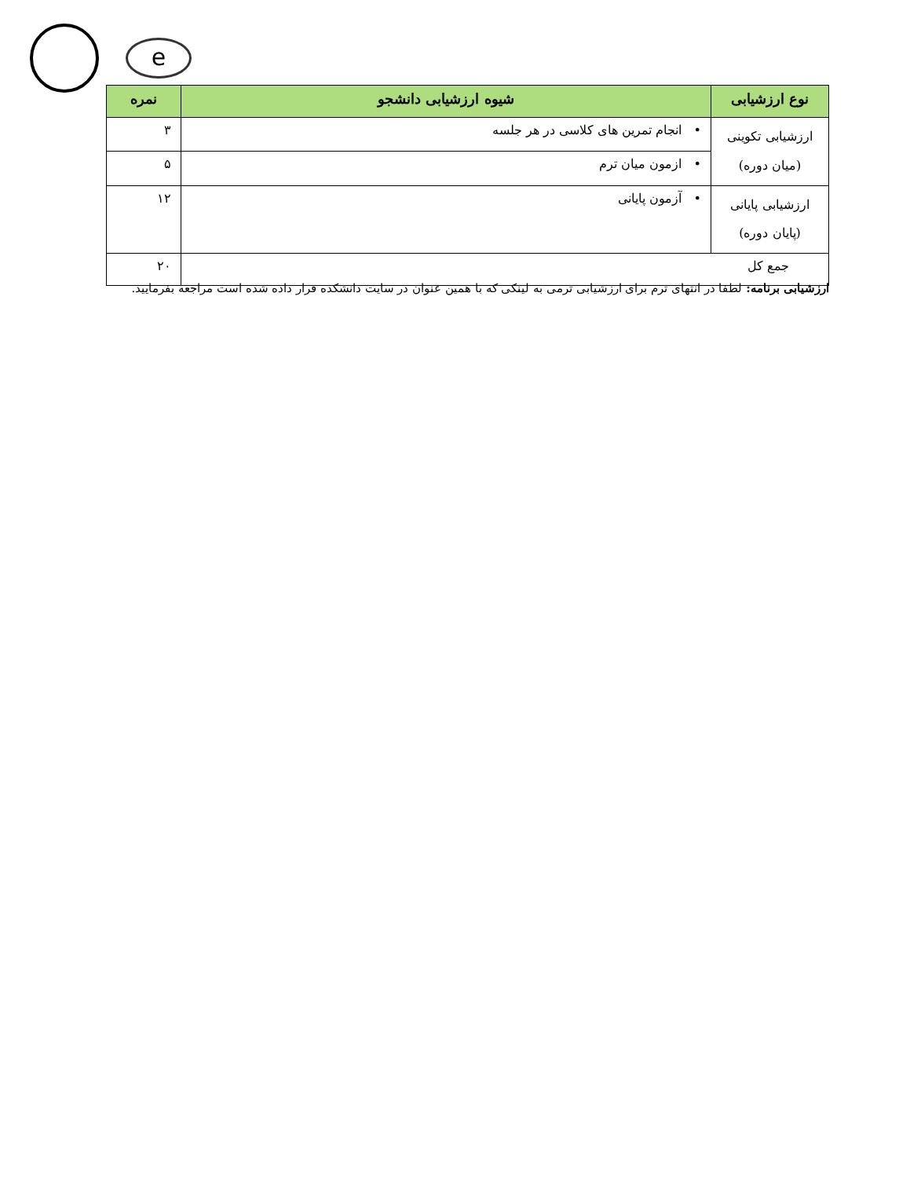e
| نوع ارزشیابی | شیوه ارزشیابی دانشجو | نمره |
| --- | --- | --- |
| ارزشیابی تکوینی (میان دوره) | • انجام تمرین های کلاسی در هر جلسه | ۳ |
| | • ازمون میان ترم | ۵ |
| ارزشیابی پایانی (پایان دوره) | • آزمون پایانی | ۱۲ |
| جمع کل | | ۲۰ |
ارزشیابی برنامه: لطفا در انتهای ترم برای ارزشیابی ترمی به لینکی که با همین عنوان در سایت دانشکده قرار داده شده است مراجعه بفرمایید.